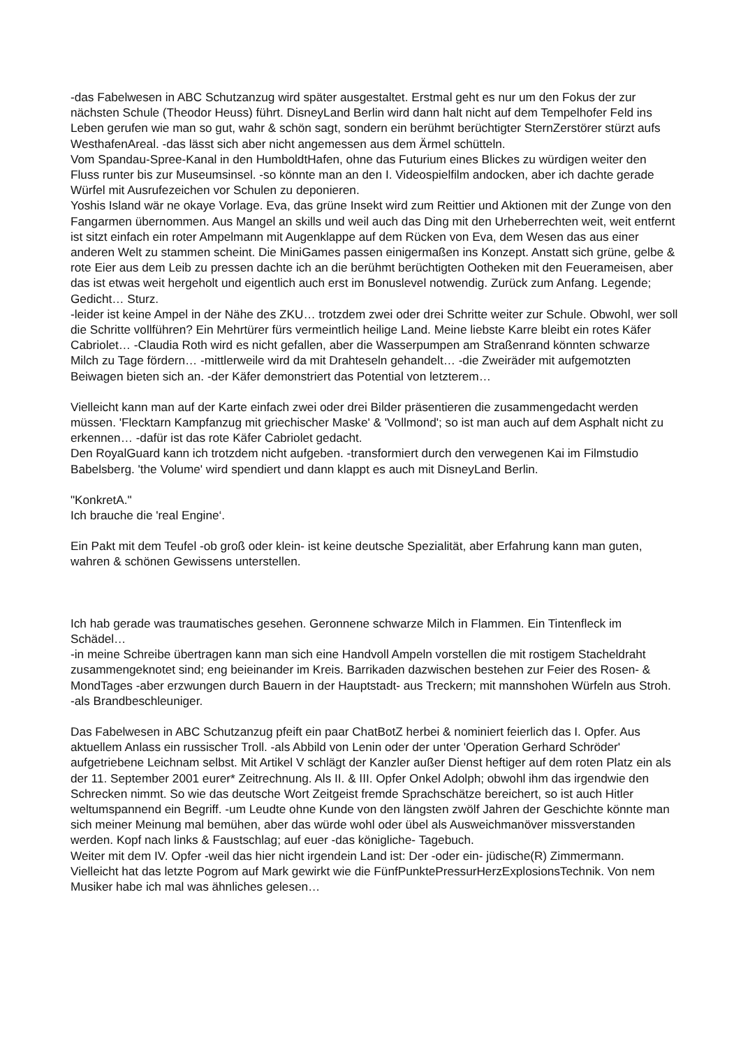-das Fabelwesen in ABC Schutzanzug wird später ausgestaltet. Erstmal geht es nur um den Fokus der zur nächsten Schule (Theodor Heuss) führt. DisneyLand Berlin wird dann halt nicht auf dem Tempelhofer Feld ins Leben gerufen wie man so gut, wahr & schön sagt, sondern ein berühmt berüchtigter SternZerstörer stürzt aufs WesthafenAreal. -das lässt sich aber nicht angemessen aus dem Ärmel schütteln.
Vom Spandau-Spree-Kanal in den HumboldtHafen, ohne das Futurium eines Blickes zu würdigen weiter den Fluss runter bis zur Museumsinsel. -so könnte man an den I. Videospielfilm andocken, aber ich dachte gerade Würfel mit Ausrufezeichen vor Schulen zu deponieren.
Yoshis Island wär ne okaye Vorlage. Eva, das grüne Insekt wird zum Reittier und Aktionen mit der Zunge von den Fangarmen übernommen. Aus Mangel an skills und weil auch das Ding mit den Urheberrechten weit, weit entfernt ist sitzt einfach ein roter Ampelmann mit Augenklappe auf dem Rücken von Eva, dem Wesen das aus einer anderen Welt zu stammen scheint. Die MiniGames passen einigermaßen ins Konzept. Anstatt sich grüne, gelbe & rote Eier aus dem Leib zu pressen dachte ich an die berühmt berüchtigten Ootheken mit den Feuerameisen, aber das ist etwas weit hergeholt und eigentlich auch erst im Bonuslevel notwendig. Zurück zum Anfang. Legende; Gedicht… Sturz.
-leider ist keine Ampel in der Nähe des ZKU… trotzdem zwei oder drei Schritte weiter zur Schule. Obwohl, wer soll die Schritte vollführen? Ein Mehrtürer fürs vermeintlich heilige Land. Meine liebste Karre bleibt ein rotes Käfer Cabriolet… -Claudia Roth wird es nicht gefallen, aber die Wasserpumpen am Straßenrand könnten schwarze Milch zu Tage fördern… -mittlerweile wird da mit Drahteseln gehandelt… -die Zweiräder mit aufgemotzten Beiwagen bieten sich an. -der Käfer demonstriert das Potential von letzterem…
Vielleicht kann man auf der Karte einfach zwei oder drei Bilder präsentieren die zusammengedacht werden müssen. 'Flecktarn Kampfanzug mit griechischer Maske' & 'Vollmond'; so ist man auch auf dem Asphalt nicht zu erkennen… -dafür ist das rote Käfer Cabriolet gedacht.
Den RoyalGuard kann ich trotzdem nicht aufgeben. -transformiert durch den verwegenen Kai im Filmstudio Babelsberg. 'the Volume' wird spendiert und dann klappt es auch mit DisneyLand Berlin.
"KonkretA."
Ich brauche die 'real Engine‘.
Ein Pakt mit dem Teufel -ob groß oder klein- ist keine deutsche Spezialität, aber Erfahrung kann man guten, wahren & schönen Gewissens unterstellen.
Ich hab gerade was traumatisches gesehen. Geronnene schwarze Milch in Flammen. Ein Tintenfleck im Schädel…
-in meine Schreibe übertragen kann man sich eine Handvoll Ampeln vorstellen die mit rostigem Stacheldraht zusammengeknotet sind; eng beieinander im Kreis. Barrikaden dazwischen bestehen zur Feier des Rosen- & MondTages -aber erzwungen durch Bauern in der Hauptstadt- aus Treckern; mit mannshohen Würfeln aus Stroh. -als Brandbeschleuniger.
Das Fabelwesen in ABC Schutzanzug pfeift ein paar ChatBotZ herbei & nominiert feierlich das I. Opfer. Aus aktuellem Anlass ein russischer Troll. -als Abbild von Lenin oder der unter 'Operation Gerhard Schröder' aufgetriebene Leichnam selbst. Mit Artikel V schlägt der Kanzler außer Dienst heftiger auf dem roten Platz ein als der 11. September 2001 eurer* Zeitrechnung. Als II. & III. Opfer Onkel Adolph; obwohl ihm das irgendwie den Schrecken nimmt. So wie das deutsche Wort Zeitgeist fremde Sprachschätze bereichert, so ist auch Hitler weltumspannend ein Begriff. -um Leudte ohne Kunde von den längsten zwölf Jahren der Geschichte könnte man sich meiner Meinung mal bemühen, aber das würde wohl oder übel als Ausweichmanöver missverstanden werden. Kopf nach links & Faustschlag; auf euer -das königliche- Tagebuch.
Weiter mit dem IV. Opfer -weil das hier nicht irgendein Land ist: Der -oder ein- jüdische(R) Zimmermann.
Vielleicht hat das letzte Pogrom auf Mark gewirkt wie die FünfPunktePressurHerzExplosionsTechnik. Von nem Musiker habe ich mal was ähnliches gelesen…